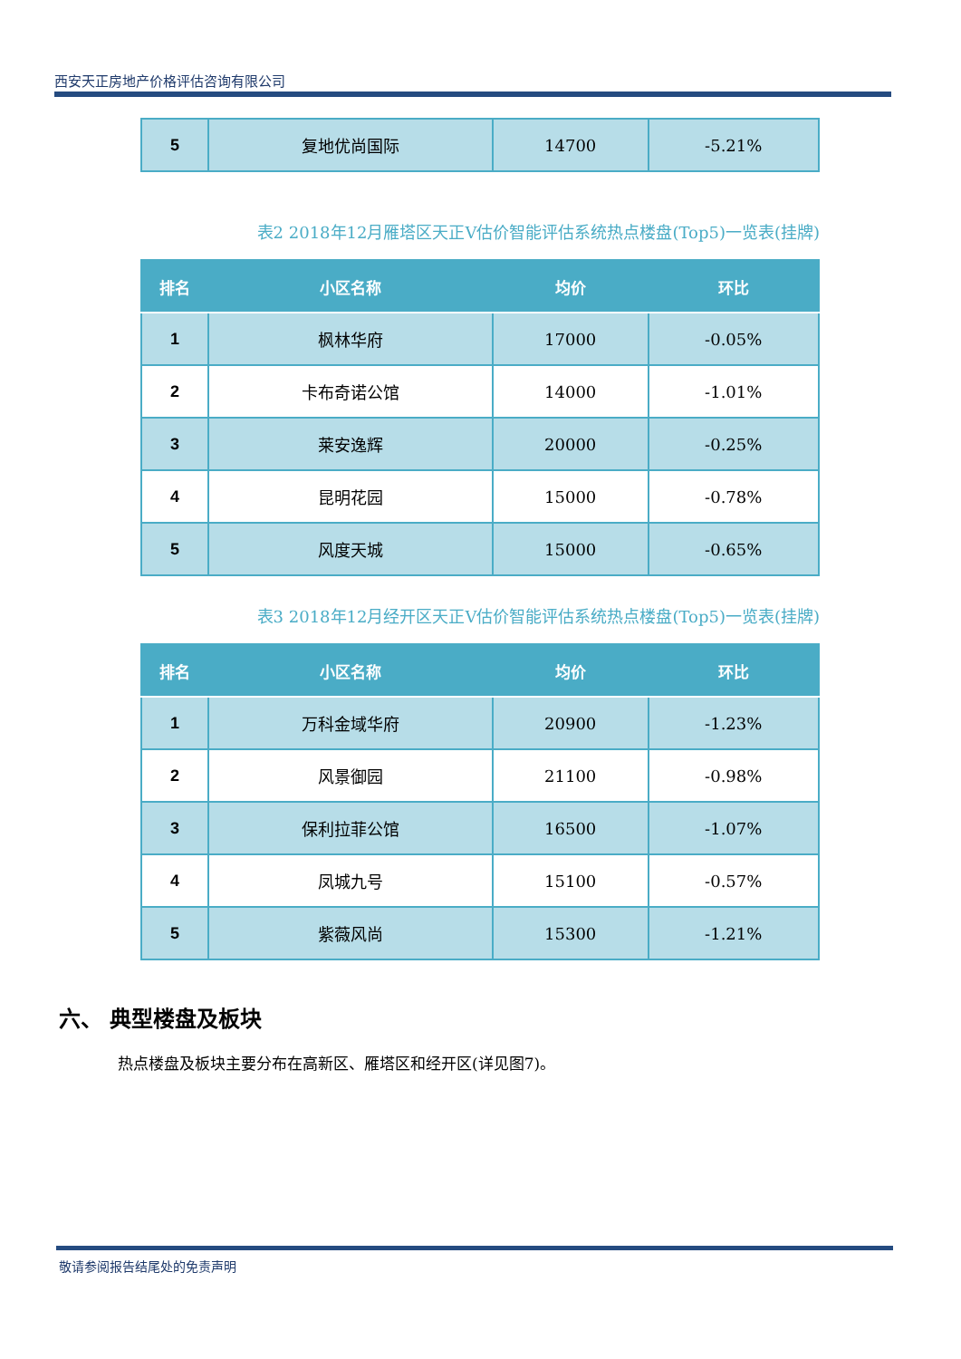西安天正房地产价格评估咨询有限公司
| 5 | 复地优尚国际 | 14700 | -5.21% |
表2 2018年12月雁塔区天正V估价智能评估系统热点楼盘(Top5)一览表(挂牌)
| 排名 | 小区名称 | 均价 | 环比 |
| --- | --- | --- | --- |
| 1 | 枫林华府 | 17000 | -0.05% |
| 2 | 卡布奇诺公馆 | 14000 | -1.01% |
| 3 | 莱安逸辉 | 20000 | -0.25% |
| 4 | 昆明花园 | 15000 | -0.78% |
| 5 | 风度天城 | 15000 | -0.65% |
表3 2018年12月经开区天正V估价智能评估系统热点楼盘(Top5)一览表(挂牌)
| 排名 | 小区名称 | 均价 | 环比 |
| --- | --- | --- | --- |
| 1 | 万科金域华府 | 20900 | -1.23% |
| 2 | 风景御园 | 21100 | -0.98% |
| 3 | 保利拉菲公馆 | 16500 | -1.07% |
| 4 | 凤城九号 | 15100 | -0.57% |
| 5 | 紫薇风尚 | 15300 | -1.21% |
六、 典型楼盘及板块
热点楼盘及板块主要分布在高新区、雁塔区和经开区(详见图7)。
敬请参阅报告结尾处的免责声明